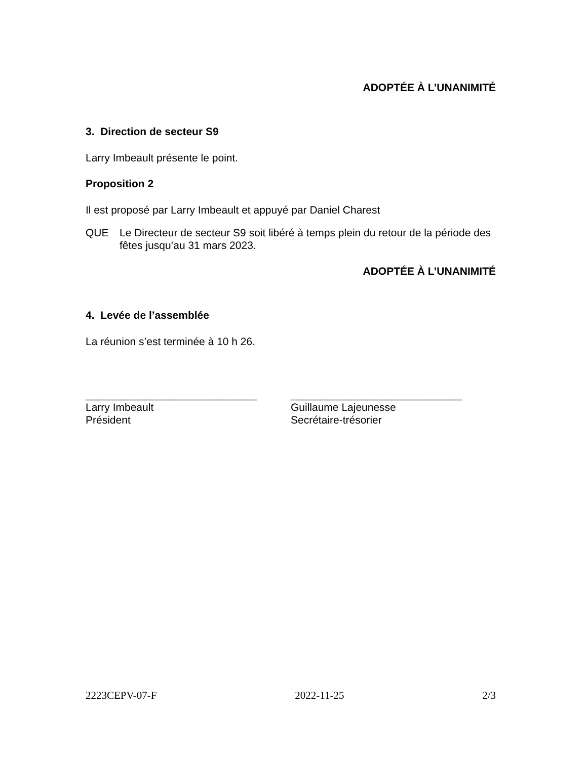ADOPTÉE À L’UNANIMITÉ
3. Direction de secteur S9
Larry Imbeault présente le point.
Proposition 2
Il est proposé par Larry Imbeault et appuyé par Daniel Charest
QUE Le Directeur de secteur S9 soit libéré à temps plein du retour de la période des fêtes jusqu’au 31 mars 2023.
ADOPTÉE À L’UNANIMITÉ
4. Levée de l’assemblée
La réunion s’est terminée à 10 h 26.
_____________________________
Larry Imbeault
Président
_____________________________
Guillaume Lajeunesse
Secrétaire-trésorier
2223CEPV-07-F 2022-11-25 2/3